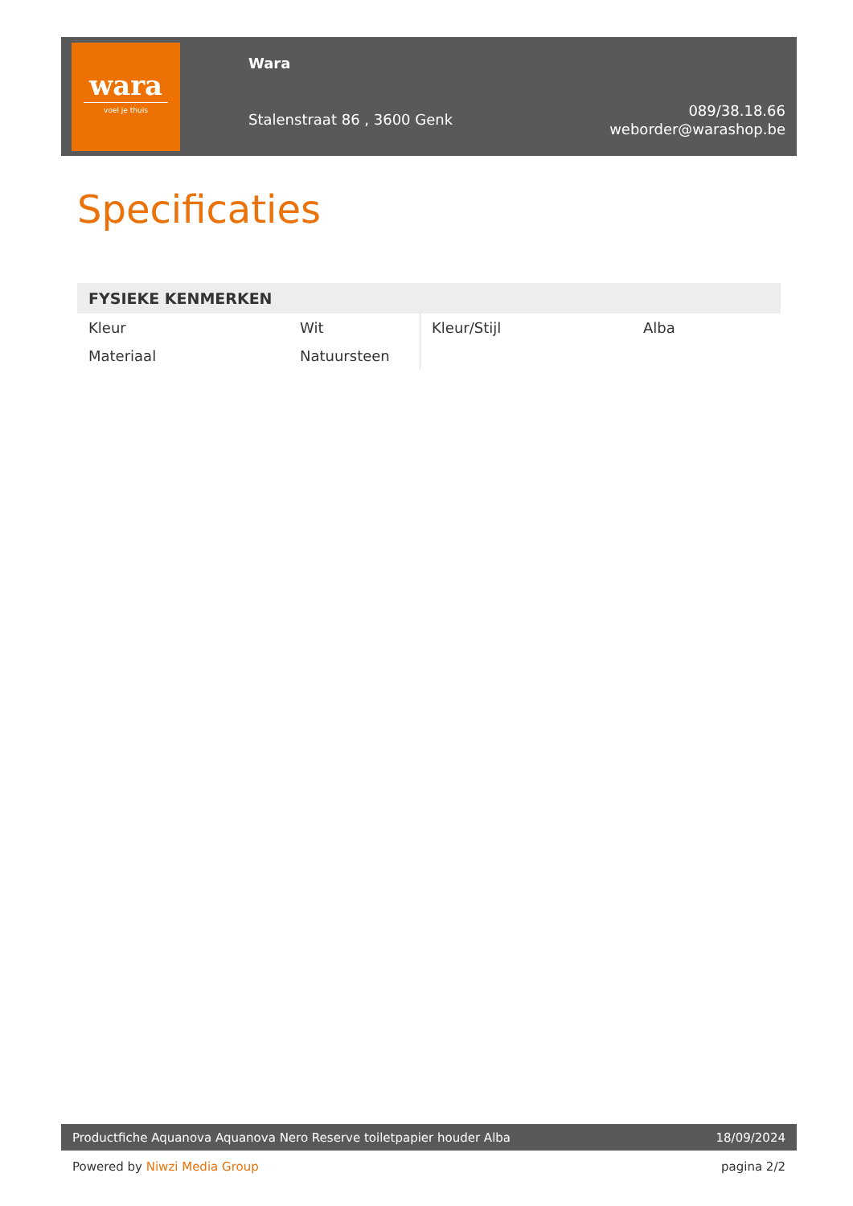wara
voel je thuis
Wara
Stalenstraat 86 , 3600 Genk
089/38.18.66
weborder@warashop.be
Specificaties
FYSIEKE KENMERKEN
| Kleur | Wit | Kleur/Stijl | Alba |
| Materiaal | Natuursteen | | |
Productfiche Aquanova Aquanova Nero Reserve toiletpapier houder Alba 18/09/2024
Powered by Niwzi Media Group pagina 2/2